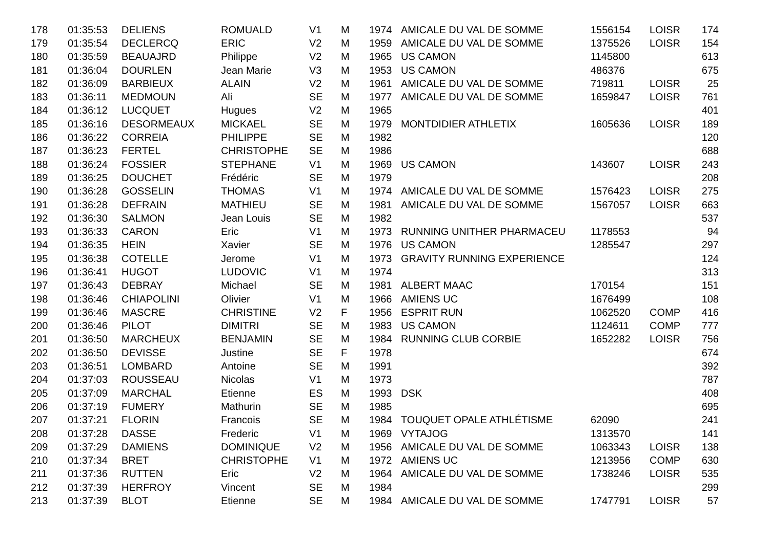| 178 | 01:35:53 | DELIENS | ROMUALD | V1 | M | 1974 | AMICALE DU VAL DE SOMME | 1556154 | LOISR | 174 |
| 179 | 01:35:54 | DECLERCQ | ERIC | V2 | M | 1959 | AMICALE DU VAL DE SOMME | 1375526 | LOISR | 154 |
| 180 | 01:35:59 | BEAUAJRD | Philippe | V2 | M | 1965 | US CAMON | 1145800 | | 613 |
| 181 | 01:36:04 | DOURLEN | Jean Marie | V3 | M | 1953 | US CAMON | 486376 | | 675 |
| 182 | 01:36:09 | BARBIEUX | ALAIN | V2 | M | 1961 | AMICALE DU VAL DE SOMME | 719811 | LOISR | 25 |
| 183 | 01:36:11 | MEDMOUN | Ali | SE | M | 1977 | AMICALE DU VAL DE SOMME | 1659847 | LOISR | 761 |
| 184 | 01:36:12 | LUCQUET | Hugues | V2 | M | 1965 | | | | 401 |
| 185 | 01:36:16 | DESORMEAUX | MICKAEL | SE | M | 1979 | MONTDIDIER ATHLETIX | 1605636 | LOISR | 189 |
| 186 | 01:36:22 | CORREIA | PHILIPPE | SE | M | 1982 | | | | 120 |
| 187 | 01:36:23 | FERTEL | CHRISTOPHE | SE | M | 1986 | | | | 688 |
| 188 | 01:36:24 | FOSSIER | STEPHANE | V1 | M | 1969 | US CAMON | 143607 | LOISR | 243 |
| 189 | 01:36:25 | DOUCHET | Frédéric | SE | M | 1979 | | | | 208 |
| 190 | 01:36:28 | GOSSELIN | THOMAS | V1 | M | 1974 | AMICALE DU VAL DE SOMME | 1576423 | LOISR | 275 |
| 191 | 01:36:28 | DEFRAIN | MATHIEU | SE | M | 1981 | AMICALE DU VAL DE SOMME | 1567057 | LOISR | 663 |
| 192 | 01:36:30 | SALMON | Jean Louis | SE | M | 1982 | | | | 537 |
| 193 | 01:36:33 | CARON | Eric | V1 | M | 1973 | RUNNING UNITHER PHARMACEU | 1178553 | | 94 |
| 194 | 01:36:35 | HEIN | Xavier | SE | M | 1976 | US CAMON | 1285547 | | 297 |
| 195 | 01:36:38 | COTELLE | Jerome | V1 | M | 1973 | GRAVITY RUNNING EXPERIENCE | | | 124 |
| 196 | 01:36:41 | HUGOT | LUDOVIC | V1 | M | 1974 | | | | 313 |
| 197 | 01:36:43 | DEBRAY | Michael | SE | M | 1981 | ALBERT MAAC | 170154 | | 151 |
| 198 | 01:36:46 | CHIAPOLINI | Olivier | V1 | M | 1966 | AMIENS UC | 1676499 | | 108 |
| 199 | 01:36:46 | MASCRE | CHRISTINE | V2 | F | 1956 | ESPRIT RUN | 1062520 | COMP | 416 |
| 200 | 01:36:46 | PILOT | DIMITRI | SE | M | 1983 | US CAMON | 1124611 | COMP | 777 |
| 201 | 01:36:50 | MARCHEUX | BENJAMIN | SE | M | 1984 | RUNNING CLUB CORBIE | 1652282 | LOISR | 756 |
| 202 | 01:36:50 | DEVISSE | Justine | SE | F | 1978 | | | | 674 |
| 203 | 01:36:51 | LOMBARD | Antoine | SE | M | 1991 | | | | 392 |
| 204 | 01:37:03 | ROUSSEAU | Nicolas | V1 | M | 1973 | | | | 787 |
| 205 | 01:37:09 | MARCHAL | Etienne | ES | M | 1993 | DSK | | | 408 |
| 206 | 01:37:19 | FUMERY | Mathurin | SE | M | 1985 | | | | 695 |
| 207 | 01:37:21 | FLORIN | Francois | SE | M | 1984 | TOUQUET OPALE ATHLÉTISME | 62090 | | 241 |
| 208 | 01:37:28 | DASSE | Frederic | V1 | M | 1969 | VYTAJOG | 1313570 | | 141 |
| 209 | 01:37:29 | DAMIENS | DOMINIQUE | V2 | M | 1956 | AMICALE DU VAL DE SOMME | 1063343 | LOISR | 138 |
| 210 | 01:37:34 | BRET | CHRISTOPHE | V1 | M | 1972 | AMIENS UC | 1213956 | COMP | 630 |
| 211 | 01:37:36 | RUTTEN | Eric | V2 | M | 1964 | AMICALE DU VAL DE SOMME | 1738246 | LOISR | 535 |
| 212 | 01:37:39 | HERFROY | Vincent | SE | M | 1984 | | | | 299 |
| 213 | 01:37:39 | BLOT | Etienne | SE | M | 1984 | AMICALE DU VAL DE SOMME | 1747791 | LOISR | 57 |